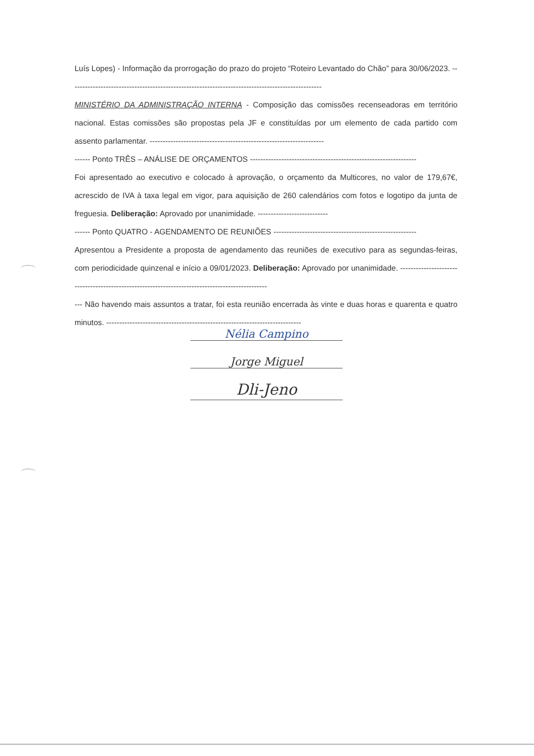Luís Lopes) - Informação da prorrogação do prazo do projeto “Roteiro Levantado do Chão” para 30/06/2023. -------------------------------------------------------------------------------------------------
MINISTÉRIO DA ADMINISTRAÇÃO INTERNA - Composição das comissões recenseadoras em território nacional. Estas comissões são propostas pela JF e constituídas por um elemento de cada partido com assento parlamentar. -------------------------------------------------------------------
------ Ponto TRÊS – ANÁLISE DE ORÇAMENTOS ----------------------------------------------------------------
Foi apresentado ao executivo e colocado à aprovação, o orçamento da Multicores, no valor de 179,67€, acrescido de IVA à taxa legal em vigor, para aquisição de 260 calendários com fotos e logotipo da junta de freguesia. Deliberação: Aprovado por unanimidade. ---------------------------
------ Ponto QUATRO - AGENDAMENTO DE REUNIÕES -------------------------------------------------------
Apresentou a Presidente a proposta de agendamento das reuniões de executivo para as segundas-feiras, com periodicidade quinzenal e início a 09/01/2023. Deliberação: Aprovado por unanimidade. ------------------------------------------------------------------------------------------------
--- Não havendo mais assuntos a tratar, foi esta reunião encerrada às vinte e duas horas e quarenta e quatro minutos. ---------------------------------------------------------------------------
Nélia Campino
Jorge Miguel
Dli-Jeno